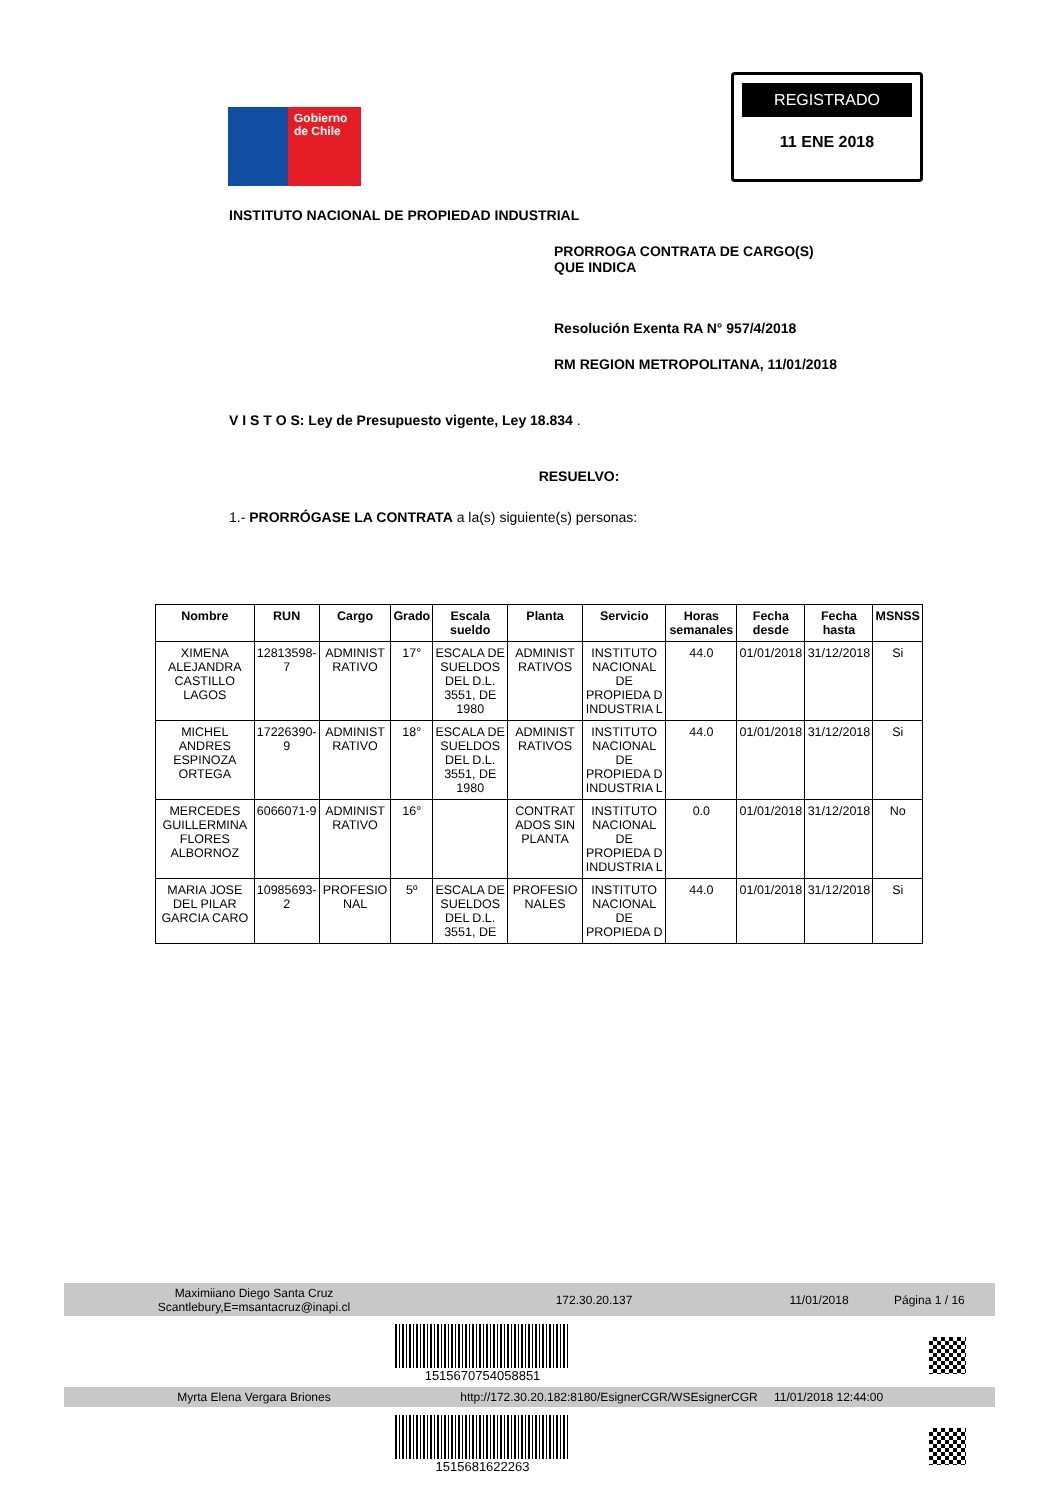Gobierno
de Chile
REGISTRADO
11 ENE 2018
INSTITUTO NACIONAL DE PROPIEDAD INDUSTRIAL
PRORROGA CONTRATA DE CARGO(S) QUE INDICA
Resolución Exenta RA N° 957/4/2018
RM REGION METROPOLITANA, 11/01/2018
V I S T O S: Ley de Presupuesto vigente, Ley 18.834 .
RESUELVO:
1.- PRORRÓGASE LA CONTRATA a la(s) siguiente(s) personas:
| Nombre | RUN | Cargo | Grado | Escala sueldo | Planta | Servicio | Horas semanales | Fecha desde | Fecha hasta | MSNSS |
| --- | --- | --- | --- | --- | --- | --- | --- | --- | --- | --- |
| XIMENA ALEJANDRA CASTILLO LAGOS | 12813598-7 | ADMINIST RATIVO | 17° | ESCALA DE SUELDOS DEL D.L. 3551, DE 1980 | ADMINIST RATIVOS | INSTITUTO NACIONAL DE PROPIEDA D INDUSTRIA L | 44.0 | 01/01/2018 | 31/12/2018 | Si |
| MICHEL ANDRES ESPINOZA ORTEGA | 17226390-9 | ADMINIST RATIVO | 18° | ESCALA DE SUELDOS DEL D.L. 3551, DE 1980 | ADMINIST RATIVOS | INSTITUTO NACIONAL DE PROPIEDA D INDUSTRIA L | 44.0 | 01/01/2018 | 31/12/2018 | Si |
| MERCEDES GUILLERMINA FLORES ALBORNOZ | 6066071-9 | ADMINIST RATIVO | 16° | | CONTRAT ADOS SIN PLANTA | INSTITUTO NACIONAL DE PROPIEDA D INDUSTRIA L | 0.0 | 01/01/2018 | 31/12/2018 | No |
| MARIA JOSE DEL PILAR GARCIA CARO | 10985693-2 | PROFESIO NAL | 5º | ESCALA DE SUELDOS DEL D.L. 3551, DE | PROFESIO NALES | INSTITUTO NACIONAL DE PROPIEDA D | 44.0 | 01/01/2018 | 31/12/2018 | Si |
Maximiiano Diego Santa Cruz
Scantlebury,E=msantacruz@inapi.cl 172.30.20.137 11/01/2018 Página 1 / 16
1515670754058851
Myrta Elena Vergara Briones http://172.30.20.182:8180/EsignerCGR/WSEsignerCGR 11/01/2018 12:44:00
1515681622263